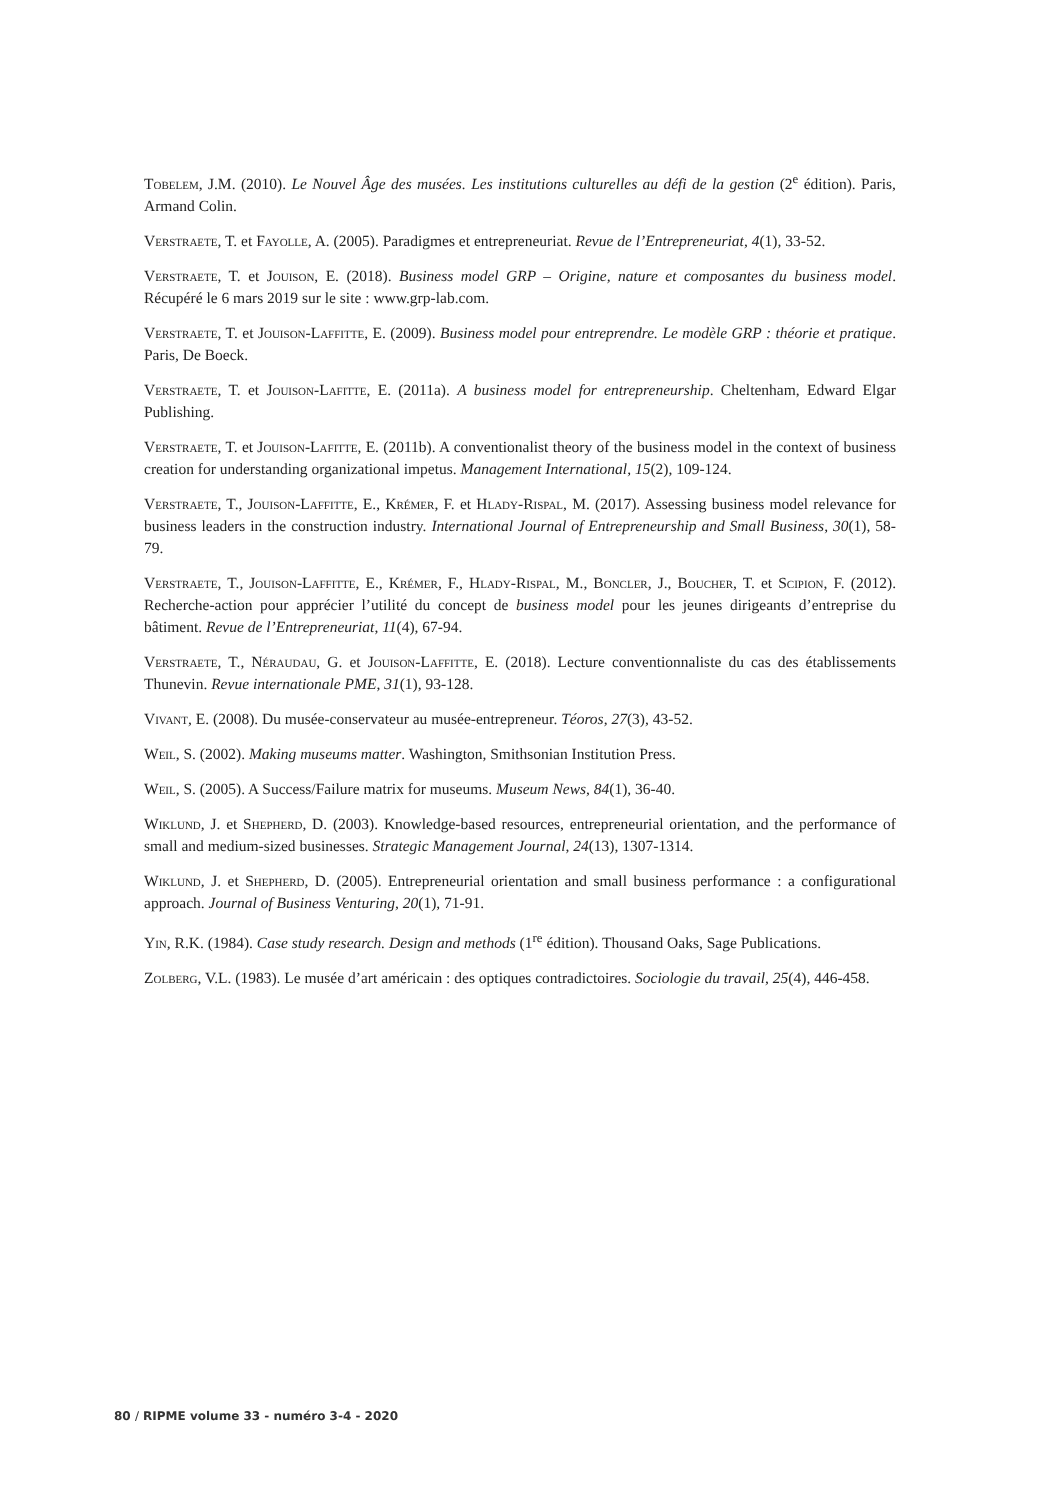Tobelem, J.M. (2010). Le Nouvel Âge des musées. Les institutions culturelles au défi de la gestion (2<sup>e</sup> édition). Paris, Armand Colin.
Verstraete, T. et Fayolle, A. (2005). Paradigmes et entrepreneuriat. Revue de l’Entrepreneuriat, 4(1), 33-52.
Verstraete, T. et Jouison, E. (2018). Business model GRP – Origine, nature et composantes du business model. Récupéré le 6 mars 2019 sur le site : www.grp-lab.com.
Verstraete, T. et Jouison-Laffitte, E. (2009). Business model pour entreprendre. Le modèle GRP : théorie et pratique. Paris, De Boeck.
Verstraete, T. et Jouison-Lafitte, E. (2011a). A business model for entrepreneurship. Cheltenham, Edward Elgar Publishing.
Verstraete, T. et Jouison-Lafitte, E. (2011b). A conventionalist theory of the business model in the context of business creation for understanding organizational impetus. Management International, 15(2), 109-124.
Verstraete, T., Jouison-Laffitte, E., Krémer, F. et Hlady-Rispal, M. (2017). Assessing business model relevance for business leaders in the construction industry. International Journal of Entrepreneurship and Small Business, 30(1), 58-79.
Verstraete, T., Jouison-Laffitte, E., Krémer, F., Hlady-Rispal, M., Boncler, J., Boucher, T. et Scipion, F. (2012). Recherche-action pour apprécier l’utilité du concept de business model pour les jeunes dirigeants d’entreprise du bâtiment. Revue de l’Entrepreneuriat, 11(4), 67-94.
Verstraete, T., Néraudau, G. et Jouison-Laffitte, E. (2018). Lecture conventionnaliste du cas des établissements Thunevin. Revue internationale PME, 31(1), 93-128.
Vivant, E. (2008). Du musée-conservateur au musée-entrepreneur. Téoros, 27(3), 43-52.
Weil, S. (2002). Making museums matter. Washington, Smithsonian Institution Press.
Weil, S. (2005). A Success/Failure matrix for museums. Museum News, 84(1), 36-40.
Wiklund, J. et Shepherd, D. (2003). Knowledge-based resources, entrepreneurial orientation, and the performance of small and medium-sized businesses. Strategic Management Journal, 24(13), 1307-1314.
Wiklund, J. et Shepherd, D. (2005). Entrepreneurial orientation and small business performance : a configurational approach. Journal of Business Venturing, 20(1), 71-91.
Yin, R.K. (1984). Case study research. Design and methods (1<sup>re</sup> édition). Thousand Oaks, Sage Publications.
Zolberg, V.L. (1983). Le musée d’art américain : des optiques contradictoires. Sociologie du travail, 25(4), 446-458.
80 / RIPME volume 33 - numéro 3-4 - 2020